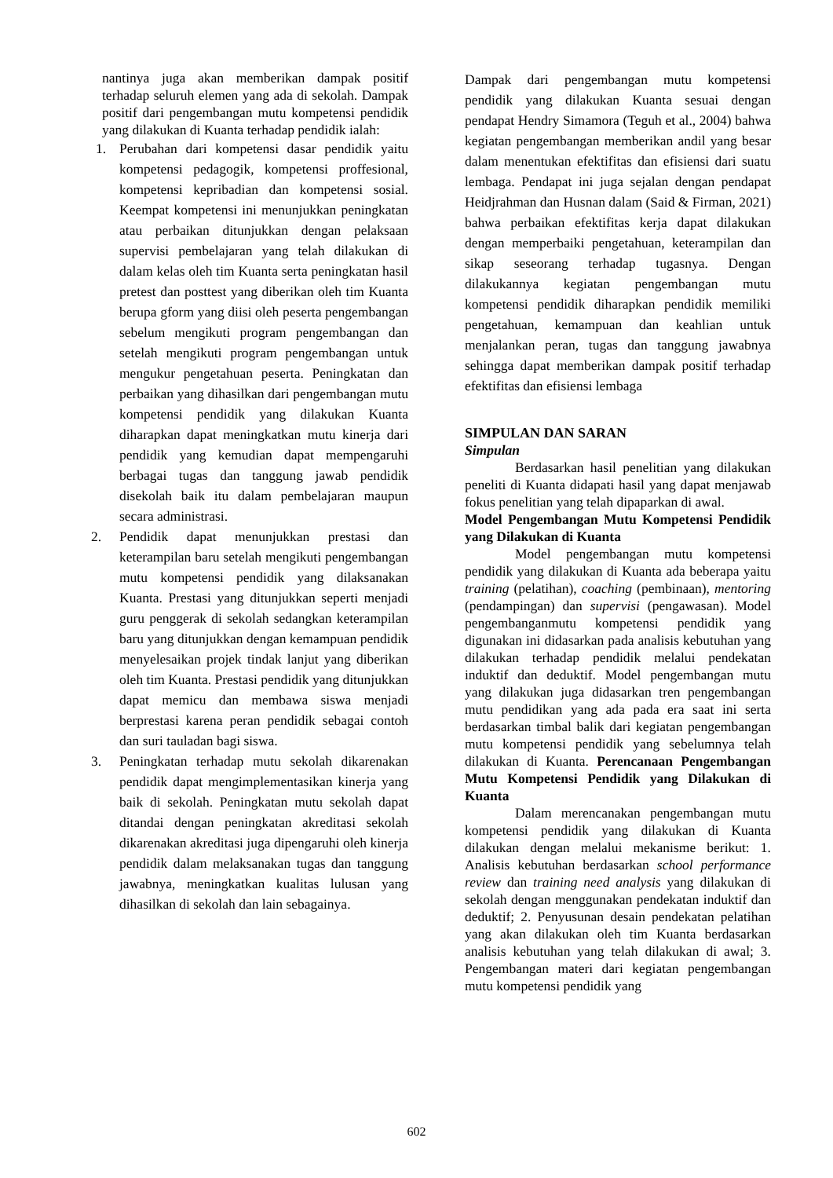nantinya juga akan memberikan dampak positif terhadap seluruh elemen yang ada di sekolah. Dampak positif dari pengembangan mutu kompetensi pendidik yang dilakukan di Kuanta terhadap pendidik ialah:
1. Perubahan dari kompetensi dasar pendidik yaitu kompetensi pedagogik, kompetensi proffesional, kompetensi kepribadian dan kompetensi sosial. Keempat kompetensi ini menunjukkan peningkatan atau perbaikan ditunjukkan dengan pelaksaan supervisi pembelajaran yang telah dilakukan di dalam kelas oleh tim Kuanta serta peningkatan hasil pretest dan posttest yang diberikan oleh tim Kuanta berupa gform yang diisi oleh peserta pengembangan sebelum mengikuti program pengembangan dan setelah mengikuti program pengembangan untuk mengukur pengetahuan peserta. Peningkatan dan perbaikan yang dihasilkan dari pengembangan mutu kompetensi pendidik yang dilakukan Kuanta diharapkan dapat meningkatkan mutu kinerja dari pendidik yang kemudian dapat mempengaruhi berbagai tugas dan tanggung jawab pendidik disekolah baik itu dalam pembelajaran maupun secara administrasi.
2. Pendidik dapat menunjukkan prestasi dan keterampilan baru setelah mengikuti pengembangan mutu kompetensi pendidik yang dilaksanakan Kuanta. Prestasi yang ditunjukkan seperti menjadi guru penggerak di sekolah sedangkan keterampilan baru yang ditunjukkan dengan kemampuan pendidik menyelesaikan projek tindak lanjut yang diberikan oleh tim Kuanta. Prestasi pendidik yang ditunjukkan dapat memicu dan membawa siswa menjadi berprestasi karena peran pendidik sebagai contoh dan suri tauladan bagi siswa.
3. Peningkatan terhadap mutu sekolah dikarenakan pendidik dapat mengimplementasikan kinerja yang baik di sekolah. Peningkatan mutu sekolah dapat ditandai dengan peningkatan akreditasi sekolah dikarenakan akreditasi juga dipengaruhi oleh kinerja pendidik dalam melaksanakan tugas dan tanggung jawabnya, meningkatkan kualitas lulusan yang dihasilkan di sekolah dan lain sebagainya.
Dampak dari pengembangan mutu kompetensi pendidik yang dilakukan Kuanta sesuai dengan pendapat Hendry Simamora (Teguh et al., 2004) bahwa kegiatan pengembangan memberikan andil yang besar dalam menentukan efektifitas dan efisiensi dari suatu lembaga. Pendapat ini juga sejalan dengan pendapat Heidjrahman dan Husnan dalam (Said & Firman, 2021) bahwa perbaikan efektifitas kerja dapat dilakukan dengan memperbaiki pengetahuan, keterampilan dan sikap seseorang terhadap tugasnya. Dengan dilakukannya kegiatan pengembangan mutu kompetensi pendidik diharapkan pendidik memiliki pengetahuan, kemampuan dan keahlian untuk menjalankan peran, tugas dan tanggung jawabnya sehingga dapat memberikan dampak positif terhadap efektifitas dan efisiensi lembaga
SIMPULAN DAN SARAN
Simpulan
Berdasarkan hasil penelitian yang dilakukan peneliti di Kuanta didapati hasil yang dapat menjawab fokus penelitian yang telah dipaparkan di awal.
Model Pengembangan Mutu Kompetensi Pendidik yang Dilakukan di Kuanta
Model pengembangan mutu kompetensi pendidik yang dilakukan di Kuanta ada beberapa yaitu training (pelatihan), coaching (pembinaan), mentoring (pendampingan) dan supervisi (pengawasan). Model pengembanganmutu kompetensi pendidik yang digunakan ini didasarkan pada analisis kebutuhan yang dilakukan terhadap pendidik melalui pendekatan induktif dan deduktif. Model pengembangan mutu yang dilakukan juga didasarkan tren pengembangan mutu pendidikan yang ada pada era saat ini serta berdasarkan timbal balik dari kegiatan pengembangan mutu kompetensi pendidik yang sebelumnya telah dilakukan di Kuanta. Perencanaan Pengembangan Mutu Kompetensi Pendidik yang Dilakukan di Kuanta
Dalam merencanakan pengembangan mutu kompetensi pendidik yang dilakukan di Kuanta dilakukan dengan melalui mekanisme berikut: 1. Analisis kebutuhan berdasarkan school performance review dan training need analysis yang dilakukan di sekolah dengan menggunakan pendekatan induktif dan deduktif; 2. Penyusunan desain pendekatan pelatihan yang akan dilakukan oleh tim Kuanta berdasarkan analisis kebutuhan yang telah dilakukan di awal; 3. Pengembangan materi dari kegiatan pengembangan mutu kompetensi pendidik yang
602